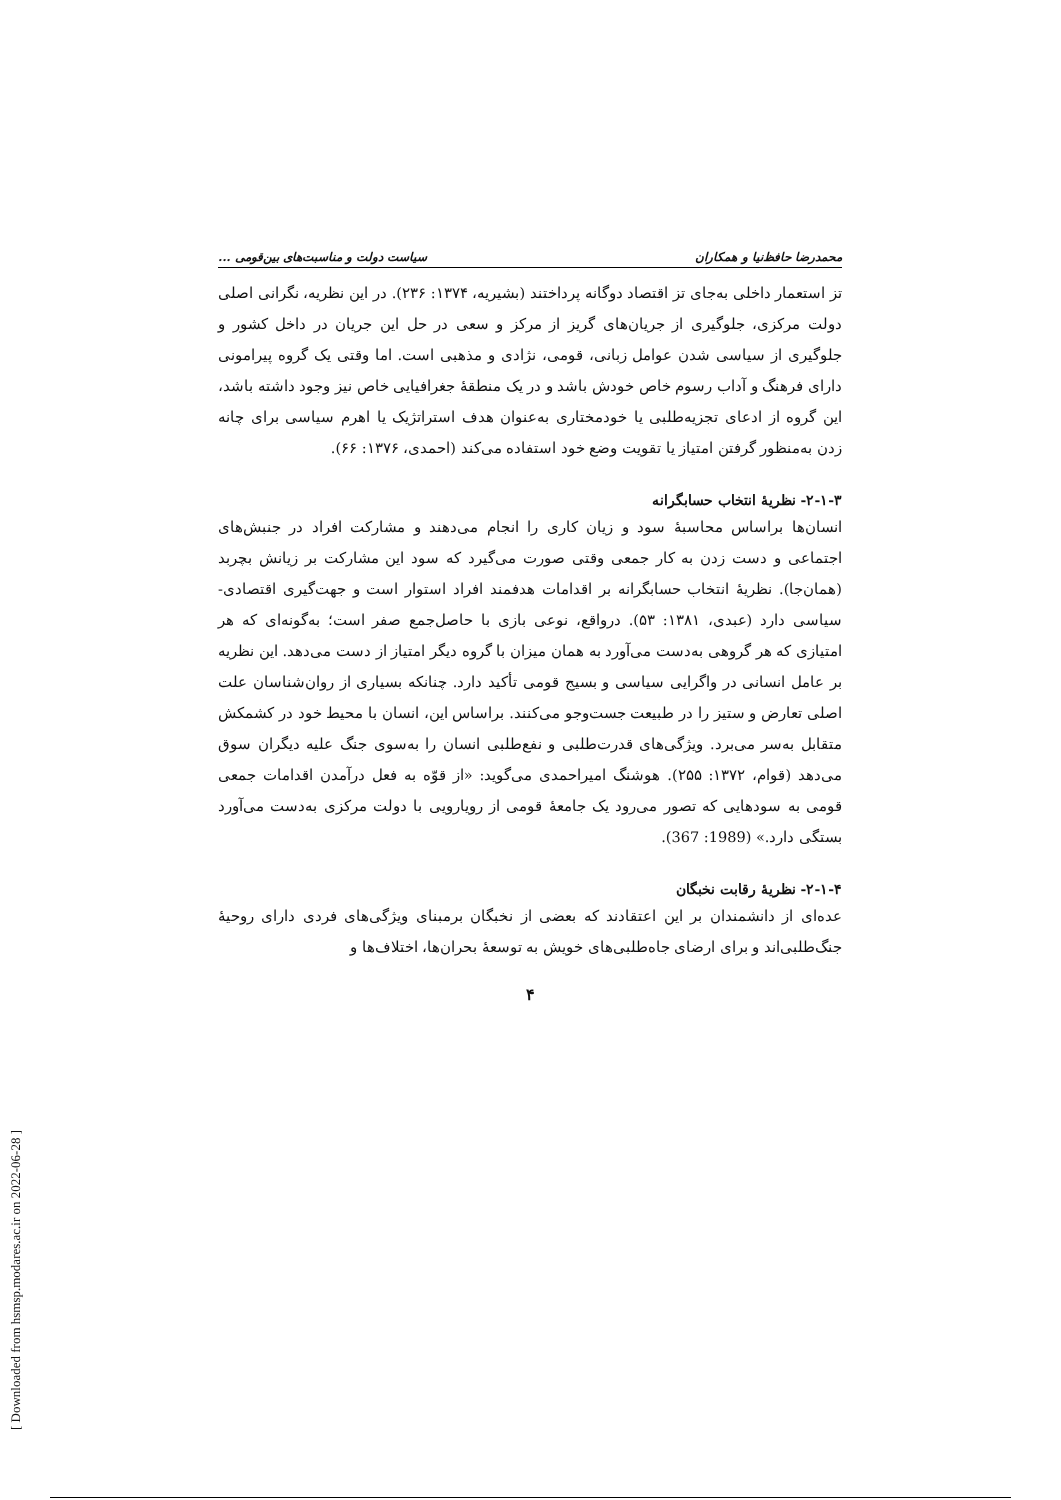محمدرضا حافظ‌نیا و همکاران سیاست دولت و مناسبت‌های بین‌قومی ...
تز استعمار داخلی به‌جای تز اقتصاد دوگانه پرداختند (بشیریه، ۱۳۷۴: ۲۳۶). در این نظریه، نگرانی اصلی دولت مرکزی، جلوگیری از جریان‌های گریز از مرکز و سعی در حل این جریان در داخل کشور و جلوگیری از سیاسی شدن عوامل زبانی، قومی، نژادی و مذهبی است. اما وقتی یک گروه پیرامونی دارای فرهنگ و آداب رسوم خاص خودش باشد و در یک منطقهٔ جغرافیایی خاص نیز وجود داشته باشد، این گروه از ادعای تجزیه‌طلبی یا خودمختاری به‌عنوان هدف استراتژیک یا اهرم سیاسی برای چانه زدن به‌منظور گرفتن امتیاز یا تقویت وضع خود استفاده می‌کند (احمدی، ۱۳۷۶: ۶۶).
۲-۱-۳- نظریهٔ انتخاب حسابگرانه
انسان‌ها براساس محاسبهٔ سود و زیان کاری را انجام می‌دهند و مشارکت افراد در جنبش‌های اجتماعی و دست زدن به کار جمعی وقتی صورت می‌گیرد که سود این مشارکت بر زیانش بچربد (همان‌جا). نظریهٔ انتخاب حسابگرانه بر اقدامات هدفمند افراد استوار است و جهت‌گیری اقتصادی- سیاسی دارد (عبدی، ۱۳۸۱: ۵۳). درواقع، نوعی بازی با حاصل‌جمع صفر است؛ به‌گونه‌ای که هر امتیازی که هر گروهی به‌دست می‌آورد به همان میزان با گروه دیگر امتیاز از دست می‌دهد. این نظریه بر عامل انسانی در واگرایی سیاسی و بسیج قومی تأکید دارد. چنانکه بسیاری از روان‌شناسان علت اصلی تعارض و ستیز را در طبیعت جست‌وجو می‌کنند. براساس این، انسان با محیط خود در کشمکش متقابل به‌سر می‌برد. ویژگی‌های قدرت‌طلبی و نفع‌طلبی انسان را به‌سوی جنگ علیه دیگران سوق می‌دهد (قوام، ۱۳۷۲: ۲۵۵). هوشنگ امیراحمدی می‌گوید: «از قوّه به فعل درآمدن اقدامات جمعی قومی به سودهایی که تصور می‌رود یک جامعهٔ قومی از رویارویی با دولت مرکزی به‌دست می‌آورد بستگی دارد.» (1989: 367).
۲-۱-۴- نظریهٔ رقابت نخبگان
عده‌ای از دانشمندان بر این اعتقادند که بعضی از نخبگان برمبنای ویژگی‌های فردی دارای روحیهٔ جنگ‌طلبی‌اند و برای ارضای جاه‌طلبی‌های خویش به توسعهٔ بحران‌ها، اختلاف‌ها و
۴
[ Downloaded from hsmsp.modares.ac.ir on 2022-06-28 ]